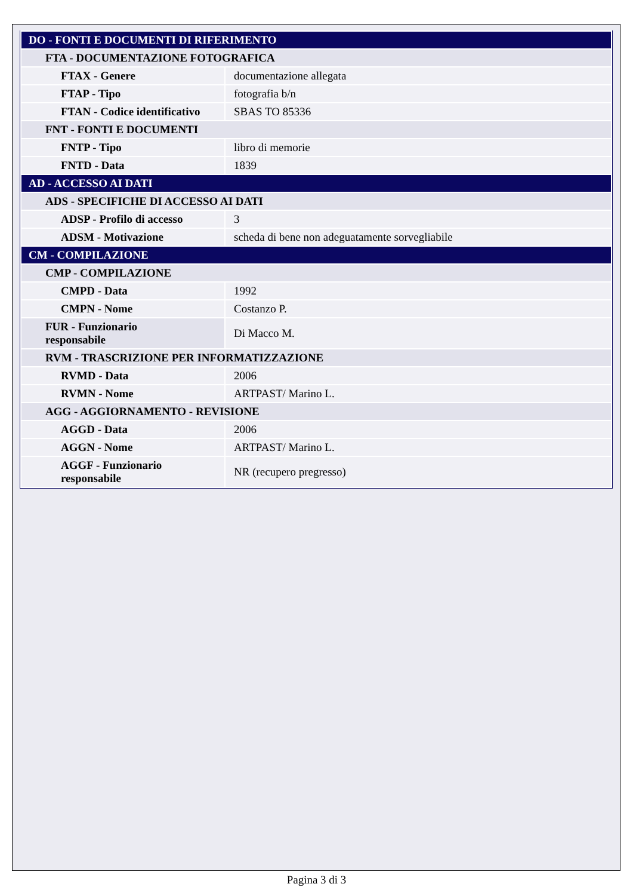| DO - FONTI E DOCUMENTI DI RIFERIMENTO | |
| FTA - DOCUMENTAZIONE FOTOGRAFICA | |
| FTAX - Genere | documentazione allegata |
| FTAP - Tipo | fotografia b/n |
| FTAN - Codice identificativo | SBAS TO 85336 |
| FNT - FONTI E DOCUMENTI | |
| FNTP - Tipo | libro di memorie |
| FNTD - Data | 1839 |
| AD - ACCESSO AI DATI | |
| ADS - SPECIFICHE DI ACCESSO AI DATI | |
| ADSP - Profilo di accesso | 3 |
| ADSM - Motivazione | scheda di bene non adeguatamente sorvegliabile |
| CM - COMPILAZIONE | |
| CMP - COMPILAZIONE | |
| CMPD - Data | 1992 |
| CMPN - Nome | Costanzo P. |
| FUR - Funzionario responsabile | Di Macco M. |
| RVM - TRASCRIZIONE PER INFORMATIZZAZIONE | |
| RVMD - Data | 2006 |
| RVMN - Nome | ARTPAST/ Marino L. |
| AGG - AGGIORNAMENTO - REVISIONE | |
| AGGD - Data | 2006 |
| AGGN - Nome | ARTPAST/ Marino L. |
| AGGF - Funzionario responsabile | NR (recupero pregresso) |
Pagina 3 di 3